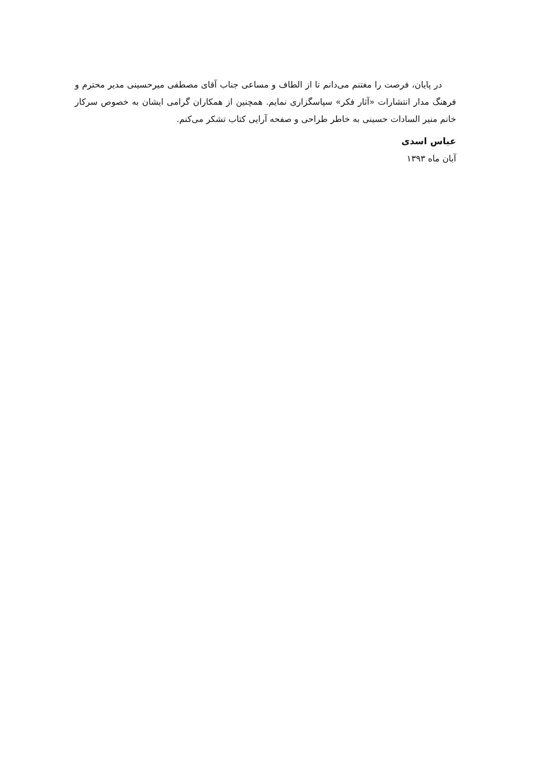در پایان، فرصت را مغتنم می‌دانم تا از الطاف و مساعی جناب آقای مصطفی میرحسینی مدیر محترم و فرهنگ مدار انتشارات «آثار فکر» سپاسگزاری نمایم. همچنین از همکاران گرامی ایشان به خصوص سرکار خانم منیر السادات حسینی به خاطر طراحی و صفحه آرایی کتاب تشکر می‌کنم.
عباس اسدی
آبان ماه ۱۳۹۳